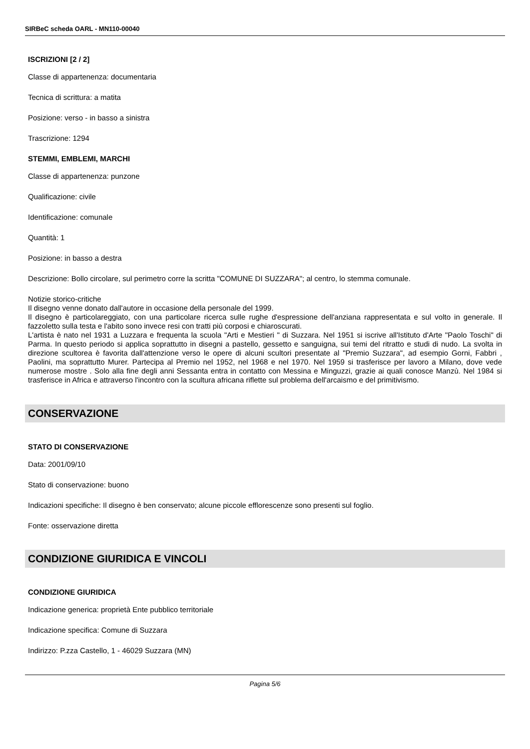SIRBeC scheda OARL - MN110-00040
ISCRIZIONI [2 / 2]
Classe di appartenenza: documentaria
Tecnica di scrittura: a matita
Posizione: verso - in basso a sinistra
Trascrizione: 1294
STEMMI, EMBLEMI, MARCHI
Classe di appartenenza: punzone
Qualificazione: civile
Identificazione: comunale
Quantità: 1
Posizione: in basso a destra
Descrizione: Bollo circolare, sul perimetro corre la scritta "COMUNE DI SUZZARA"; al centro, lo stemma comunale.
Notizie storico-critiche
Il disegno venne donato dall'autore in occasione della personale del 1999.
Il disegno è particolareggiato, con una particolare ricerca sulle rughe d'espressione dell'anziana rappresentata e sul volto in generale. Il fazzoletto sulla testa e l'abito sono invece resi con tratti più corposi e chiaroscurati.
L'artista è nato nel 1931 a Luzzara e frequenta la scuola "Arti e Mestieri " di Suzzara. Nel 1951 si iscrive all'Istituto d'Arte "Paolo Toschi" di Parma. In questo periodo si applica soprattutto in disegni a pastello, gessetto e sanguigna, sui temi del ritratto e studi di nudo. La svolta in direzione scultorea è favorita dall'attenzione verso le opere di alcuni scultori presentate al "Premio Suzzara", ad esempio Gorni, Fabbri , Paolini, ma soprattutto Murer. Partecipa al Premio nel 1952, nel 1968 e nel 1970. Nel 1959 si trasferisce per lavoro a Milano, dove vede numerose mostre . Solo alla fine degli anni Sessanta entra in contatto con Messina e Minguzzi, grazie ai quali conosce Manzù. Nel 1984 si trasferisce in Africa e attraverso l'incontro con la scultura africana riflette sul problema dell'arcaismo e del primitivismo.
CONSERVAZIONE
STATO DI CONSERVAZIONE
Data: 2001/09/10
Stato di conservazione: buono
Indicazioni specifiche: Il disegno è ben conservato; alcune piccole efflorescenze sono presenti sul foglio.
Fonte: osservazione diretta
CONDIZIONE GIURIDICA E VINCOLI
CONDIZIONE GIURIDICA
Indicazione generica: proprietà Ente pubblico territoriale
Indicazione specifica: Comune di Suzzara
Indirizzo: P.zza Castello, 1 - 46029 Suzzara (MN)
Pagina 5/6